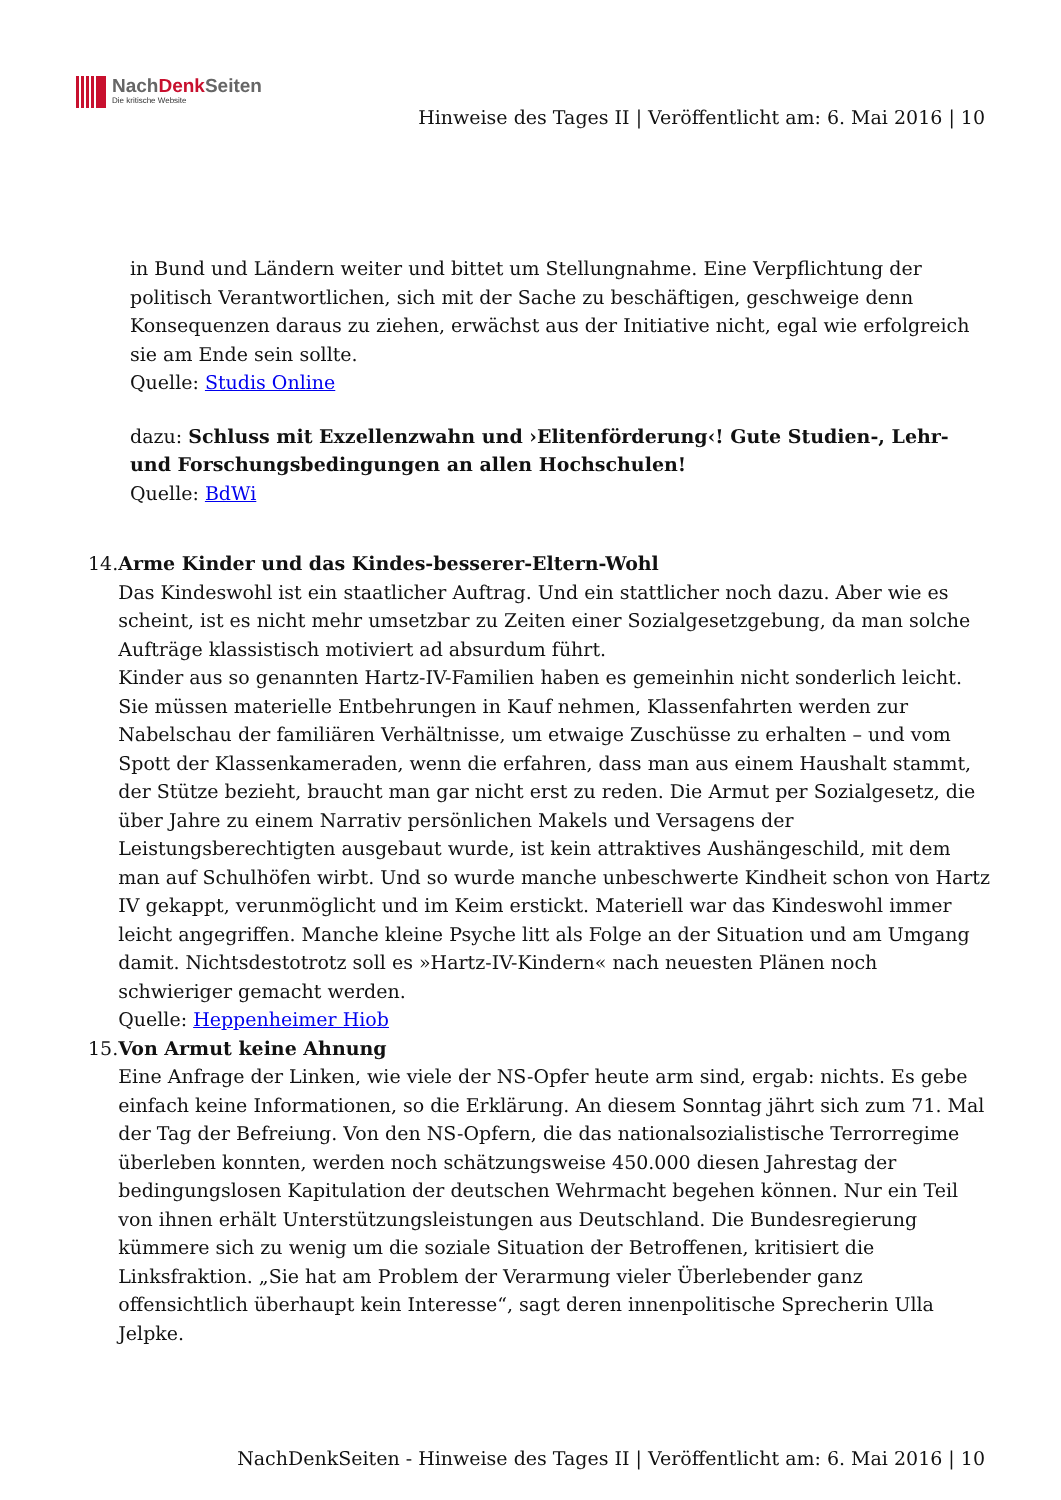NachDenk Seiten
Die kritische Website
Hinweise des Tages II | Veröffentlicht am: 6. Mai 2016 | 10
in Bund und Ländern weiter und bittet um Stellungnahme. Eine Verpflichtung der politisch Verantwortlichen, sich mit der Sache zu beschäftigen, geschweige denn Konsequenzen daraus zu ziehen, erwächst aus der Initiative nicht, egal wie erfolgreich sie am Ende sein sollte.
Quelle: Studis Online
dazu: Schluss mit Exzellenzwahn und ›Elitenförderung‹! Gute Studien-, Lehr- und Forschungsbedingungen an allen Hochschulen!
Quelle: BdWi
14. Arme Kinder und das Kindes-besserer-Eltern-Wohl
Das Kindeswohl ist ein staatlicher Auftrag. Und ein stattlicher noch dazu. Aber wie es scheint, ist es nicht mehr umsetzbar zu Zeiten einer Sozialgesetzgebung, da man solche Aufträge klassistisch motiviert ad absurdum führt.
Kinder aus so genannten Hartz-IV-Familien haben es gemeinhin nicht sonderlich leicht. Sie müssen materielle Entbehrungen in Kauf nehmen, Klassenfahrten werden zur Nabelschau der familiären Verhältnisse, um etwaige Zuschüsse zu erhalten – und vom Spott der Klassenkameraden, wenn die erfahren, dass man aus einem Haushalt stammt, der Stütze bezieht, braucht man gar nicht erst zu reden. Die Armut per Sozialgesetz, die über Jahre zu einem Narrativ persönlichen Makels und Versagens der Leistungsberechtigten ausgebaut wurde, ist kein attraktives Aushängeschild, mit dem man auf Schulhöfen wirbt. Und so wurde manche unbeschwerte Kindheit schon von Hartz IV gekappt, verunmöglicht und im Keim erstickt. Materiell war das Kindeswohl immer leicht angegriffen. Manche kleine Psyche litt als Folge an der Situation und am Umgang damit. Nichtsdestotrotz soll es »Hartz-IV-Kindern« nach neuesten Plänen noch schwieriger gemacht werden.
Quelle: Heppenheimer Hiob
15. Von Armut keine Ahnung
Eine Anfrage der Linken, wie viele der NS-Opfer heute arm sind, ergab: nichts. Es gebe einfach keine Informationen, so die Erklärung. An diesem Sonntag jährt sich zum 71. Mal der Tag der Befreiung. Von den NS-Opfern, die das nationalsozialistische Terrorregime überleben konnten, werden noch schätzungsweise 450.000 diesen Jahrestag der bedingungslosen Kapitulation der deutschen Wehrmacht begehen können. Nur ein Teil von ihnen erhält Unterstützungsleistungen aus Deutschland. Die Bundesregierung kümmere sich zu wenig um die soziale Situation der Betroffenen, kritisiert die Linksfraktion. „Sie hat am Problem der Verarmung vieler Überlebender ganz offensichtlich überhaupt kein Interesse“, sagt deren innenpolitische Sprecherin Ulla Jelpke.
NachDenkSeiten - Hinweise des Tages II | Veröffentlicht am: 6. Mai 2016 | 10